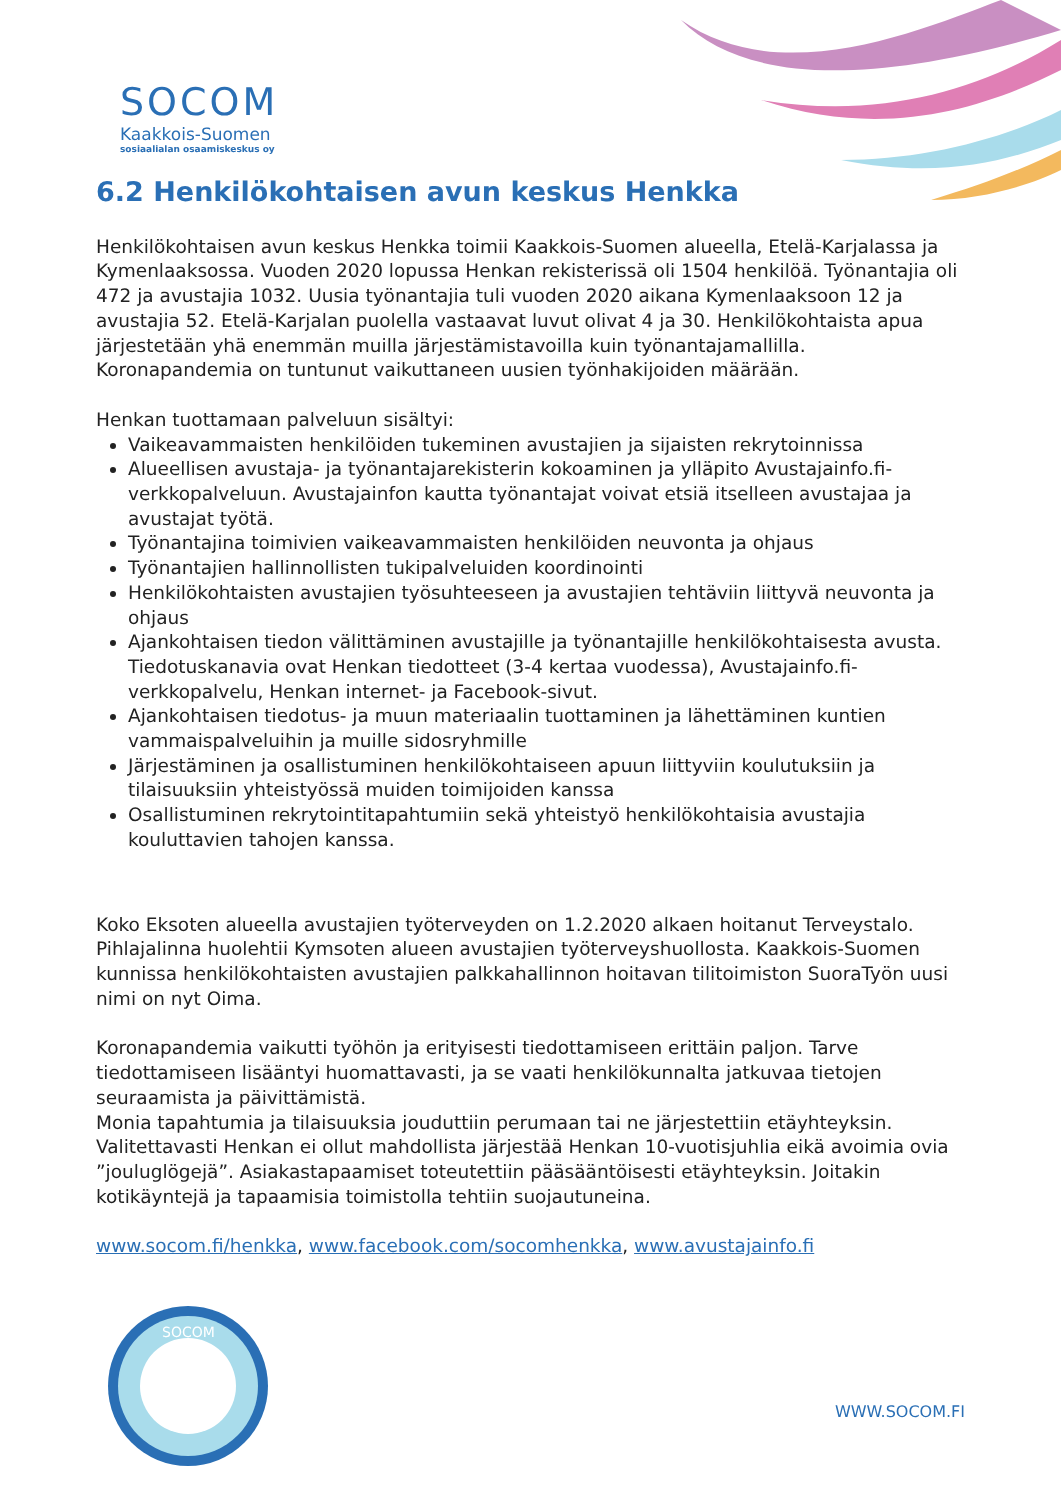SOCOM
Kaakkois-Suomen
sosiaalialan osaamiskeskus oy
6.2 Henkilökohtaisen avun keskus Henkka
Henkilökohtaisen avun keskus Henkka toimii Kaakkois-Suomen alueella, Etelä-Karjalassa ja Kymenlaaksossa. Vuoden 2020 lopussa Henkan rekisterissä oli 1504 henkilöä. Työnantajia oli 472 ja avustajia 1032. Uusia työnantajia tuli vuoden 2020 aikana Kymenlaaksoon 12 ja avustajia 52. Etelä-Karjalan puolella vastaavat luvut olivat 4 ja 30. Henkilökohtaista apua järjestetään yhä enemmän muilla järjestämistavoilla kuin työnantajamallilla. Koronapandemia on tuntunut vaikuttaneen uusien työnhakijoiden määrään.
Henkan tuottamaan palveluun sisältyi:
Vaikeavammaisten henkilöiden tukeminen avustajien ja sijaisten rekrytoinnissa
Alueellisen avustaja- ja työnantajarekisterin kokoaminen ja ylläpito Avustajainfo.fi-verkkopalveluun. Avustajainfon kautta työnantajat voivat etsiä itselleen avustajaa ja avustajat työtä.
Työnantajina toimivien vaikeavammaisten henkilöiden neuvonta ja ohjaus
Työnantajien hallinnollisten tukipalveluiden koordinointi
Henkilökohtaisten avustajien työsuhteeseen ja avustajien tehtäviin liittyvä neuvonta ja ohjaus
Ajankohtaisen tiedon välittäminen avustajille ja työnantajille henkilökohtaisesta avusta. Tiedotuskanavia ovat Henkan tiedotteet (3-4 kertaa vuodessa), Avustajainfo.fi-verkkopalvelu, Henkan internet- ja Facebook-sivut.
Ajankohtaisen tiedotus- ja muun materiaalin tuottaminen ja lähettäminen kuntien vammaispalveluihin ja muille sidosryhmille
Järjestäminen ja osallistuminen henkilökohtaiseen apuun liittyviin koulutuksiin ja tilaisuuksiin yhteistyössä muiden toimijoiden kanssa
Osallistuminen rekrytointitapahtumiin sekä yhteistyö henkilökohtaisia avustajia kouluttavien tahojen kanssa.
Koko Eksoten alueella avustajien työterveyden on 1.2.2020 alkaen hoitanut Terveystalo. Pihlajalinna huolehtii Kymsoten alueen avustajien työterveyshuollosta. Kaakkois-Suomen kunnissa henkilökohtaisten avustajien palkkahallinnon hoitavan tilitoimiston SuoraTyön uusi nimi on nyt Oima.
Koronapandemia vaikutti työhön ja erityisesti tiedottamiseen erittäin paljon. Tarve tiedottamiseen lisääntyi huomattavasti, ja se vaati henkilökunnalta jatkuvaa tietojen seuraamista ja päivittämistä.
Monia tapahtumia ja tilaisuuksia jouduttiin perumaan tai ne järjestettiin etäyhteyksin. Valitettavasti Henkan ei ollut mahdollista järjestää Henkan 10-vuotisjuhlia eikä avoimia ovia ”jouluglögejä”. Asiakastapaamiset toteutettiin pääsääntöisesti etäyhteyksin. Joitakin kotikäyntejä ja tapaamisia toimistolla tehtiin suojautuneina.
www.socom.fi/henkka, www.facebook.com/socomhenkka, www.avustajainfo.fi
SOCOM
WWW.SOCOM.FI